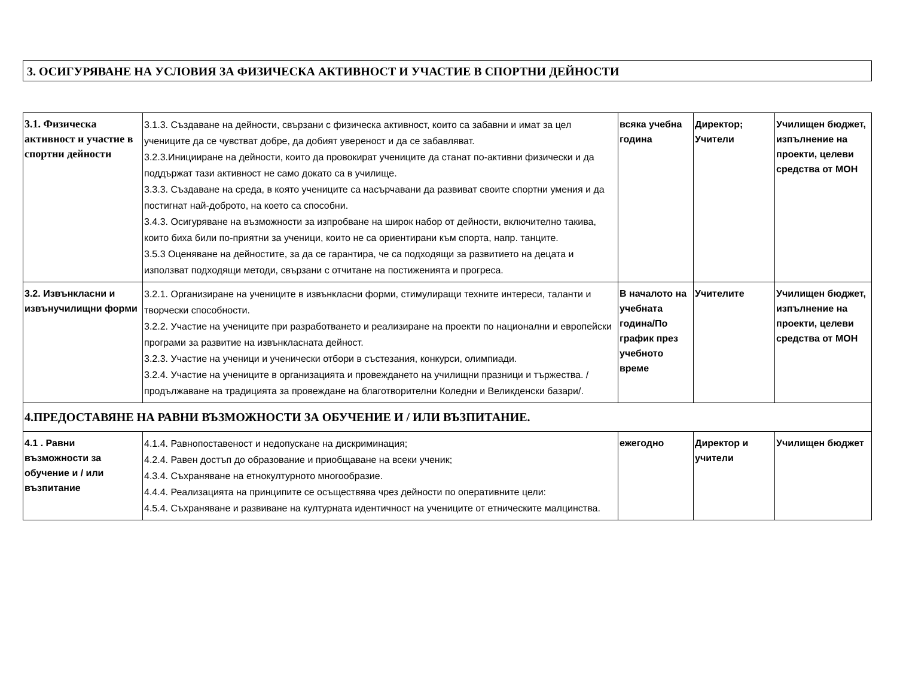3. ОСИГУРЯВАНЕ НА УСЛОВИЯ ЗА ФИЗИЧЕСКА АКТИВНОСТ И УЧАСТИЕ В СПОРТНИ ДЕЙНОСТИ
| 3.1. Физическа активност и участие в спортни дейности | 3.1.3. Създаване на дейности, свързани с физическа активност, които са забавни и имат за цел учениците да се чувстват добре, да добият увереност и да се забавляват. 3.2.3.Иницииране на дейности, които да провокират учениците да станат по-активни физически и да поддържат тази активност не само докато са в училище. 3.3.3. Създаване на среда, в която учениците са насърчавани да развиват своите спортни умения и да постигнат най-доброто, на което са способни. 3.4.3. Осигуряване на възможности за изпробване на широк набор от дейности, включително такива, които биха били по-приятни за ученици, които не са ориентирани към спорта, напр. танците. 3.5.3 Оценяване на дейностите, за да се гарантира, че са подходящи за развитието на децата и използват подходящи методи, свързани с отчитане на постиженията и прогреса. | всяка учебна година | Директор; Учители | Училищен бюджет, изпълнение на проекти, целеви средства от МОН |
| 3.2. Извънкласни и извънучилищни форми | 3.2.1. Организиране на учениците в извънкласни форми, стимулиращи техните интереси, таланти и творчески способности. 3.2.2. Участие на учениците при разработването и реализиране на проекти по национални и европейски програми за развитие на извънкласната дейност. 3.2.3. Участие на ученици и ученически отбори в състезания, конкурси, олимпиади. 3.2.4. Участие на учениците в организацията и провеждането на училищни празници и тържества. / продължаване на традицията за провеждане на благотворителни Коледни и Великденски базари/. | В началото на учебната година/По график през учебното време | Учителите | Училищен бюджет, изпълнение на проекти, целеви средства от МОН |
| 4.ПРЕДОСТАВЯНЕ НА РАВНИ ВЪЗМОЖНОСТИ ЗА ОБУЧЕНИЕ И / ИЛИ ВЪЗПИТАНИЕ. | | | | |
| 4.1 . Равни възможности за обучение и / или възпитание | 4.1.4. Равнопоставеност и недопускане на дискриминация; 4.2.4. Равен достъп до образование и приобщаване на всеки ученик; 4.3.4. Съхраняване на етнокултурното многообразие. 4.4.4. Реализацията на принципите се осъществява чрез дейности по оперативните цели: 4.5.4. Съхраняване и развиване на културната идентичност на учениците от етническите малцинства. | ежегодно | Директор и учители | Училищен бюджет |